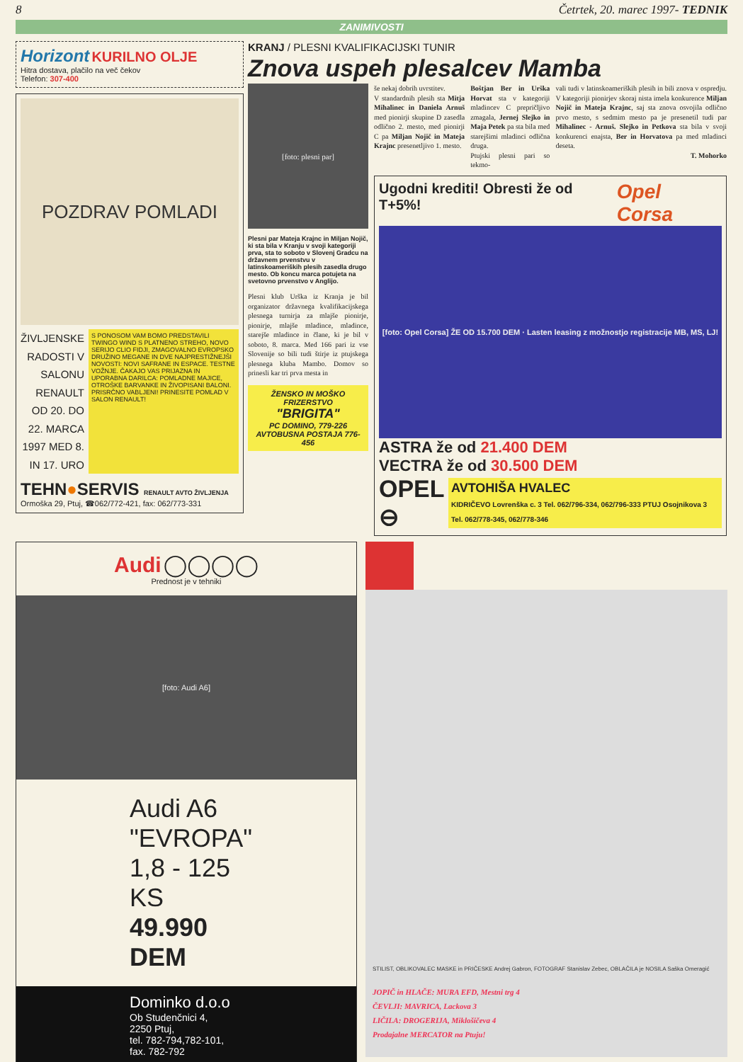8 Četrtek, 20. marec 1997- TEDNIK
ZANIMIVOSTI
Horizont KURILNO OLJE
Hitra dostava, plačilo na več čekov
Telefon: 307-400
POZDRAV POMLADI
ŽIVLJENSKE RADOSTI V SALONU RENAULT OD 20. DO 22. MARCA 1997 MED 8. IN 17. URO
S PONOSOM VAM BOMO PREDSTAVILI TWINGO WIND S PLATNENO STREHO, NOVO SERIJO CLIO FIDJI, ZMAGOVALNO EVROPSKO DRUŽINO MEGANE IN DVE NAJPRESTIŽNEJŠI NOVOSTI: NOVI SAFRANE IN ESPACE. TESTNE VOŽNJE. ČAKAJO VAS PRIJAZNA IN UPORABNA DARILCA: POMLADNE MAJICE, OTROŠKE BARVANKE IN ŽIVOPISANI BALONI. PRISRČNO VABLJENI! PRINESITE POMLAD V SALON RENAULT!
TEHN●SERVIS RENAULT AVTO ŽIVLJENJA
Ormoška 29, Ptuj, ☎062/772-421, fax: 062/773-331
KRANJ / PLESNI KVALIFIKACIJSKI TUNIR
Znova uspeh plesalcev Mamba
[foto: plesni par]
Plesni par Mateja Krajnc in Miljan Nojič, ki sta bila v Kranju v svoji kategoriji prva, sta to soboto v Slovenj Gradcu na državnem prvenstvu v latinskoameriških plesih zasedla drugo mesto. Ob koncu marca potujeta na svetovno prvenstvo v Anglijo.
Plesni klub Urška iz Kranja je bil organizator državnega kvalifikacijskega plesnega turnirja za mlajše pionirje, pionirje, mlajše mladince, mladince, starejše mladince in člane, ki je bil v soboto, 8. marca. Med 166 pari iz vse Slovenije so bili tudi štirje iz ptujskega plesnega kluba Mambo. Domov so prinesli kar tri prva mesta in
ŽENSKO IN MOŠKO FRIZERSTVO
"BRIGITA"
PC DOMINO, 779-226
AVTOBUSNA POSTAJA 776-456
še nekaj dobrih uvrstitev.
V standardnih plesih sta Mitja Mihalinec in Daniela Arnuš med pionirji skupine D zasedla odlično 2. mesto, med pionirji C pa Miljan Nojič in Mateja Krajnc presenetljivo 1. mesto.
Boštjan Ber in Urška Horvat sta v kategoriji mladincev C prepričljivo zmagala, Jernej Slejko in Maja Petek pa sta bila med starejšimi mladinci odlična druga.
Ptujski plesni pari so tekmo-
vali tudi v latinskoameriških plesih in bili znova v ospredju. V kategoriji pionirjev skoraj nista imela konkurence Miljan Nojič in Mateja Krajnc, saj sta znova osvojila odlično prvo mesto, s sedmim mesto pa je presenetil tudi par Mihalinec - Arnuš. Slejko in Petkova sta bila v svoji konkurenci enajsta, Ber in Horvatova pa med mladinci deseta.
T. Mohorko
Ugodni krediti! Obresti že od T+5%! Opel Corsa
[foto: Opel Corsa] ŽE OD 15.700 DEM · Lasten leasing z možnostjo registracije MB, MS, LJ!
ASTRA že od 21.400 DEM
VECTRA že od 30.500 DEM
OPEL ⊖ AVTOHIŠA HVALEC
KIDRIČEVO Lovrenška c. 3 Tel. 062/796-334, 062/796-333 PTUJ Osojnikova 3 Tel. 062/778-345, 062/778-346
Audi ◯◯◯◯
Prednost je v tehniki
[foto: Audi A6]
Audi A6
"EVROPA"
1,8 - 125 KS
49.990 DEM
Dominko d.o.o
Ob Studenčnici 4,
2250 Ptuj,
tel. 782-794,782-101,
fax. 782-792
STILIST, OBLIKOVALEC MASKE in PRIČESKE Andrej Gabron, FOTOGRAF Stanislav Zebec, OBLAČILA je NOSILA Saška Omeragić
JOPIČ in HLAČE: MURA EFD, Mestni trg 4
ČEVLJI: MAVRICA, Lackova 3
LIČILA: DROGERIJA, Miklošičeva 4
Prodajalne MERCATOR na Ptuju!